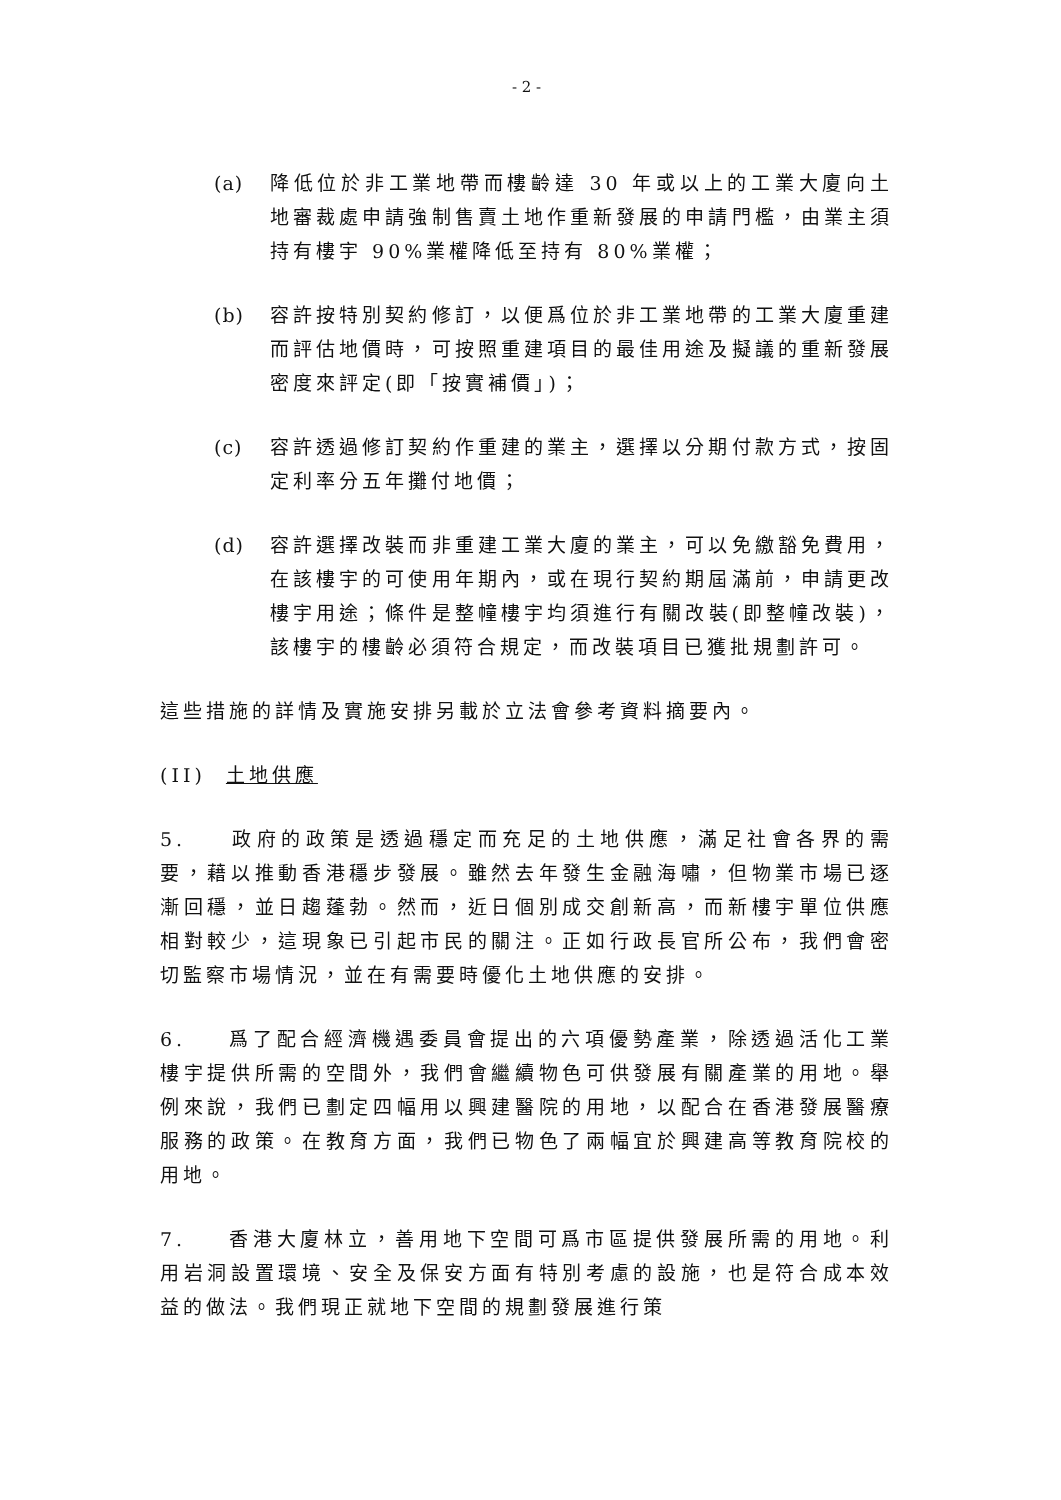- 2 -
(a) 降低位於非工業地帶而樓齡達 30 年或以上的工業大廈向土地審裁處申請強制售賣土地作重新發展的申請門檻，由業主須持有樓宇 90%業權降低至持有 80%業權；
(b) 容許按特別契約修訂，以便爲位於非工業地帶的工業大廈重建而評估地價時，可按照重建項目的最佳用途及擬議的重新發展密度來評定(即「按實補價」)；
(c) 容許透過修訂契約作重建的業主，選擇以分期付款方式，按固定利率分五年攤付地價；
(d) 容許選擇改裝而非重建工業大廈的業主，可以免繳豁免費用，在該樓宇的可使用年期內，或在現行契約期屆滿前，申請更改樓宇用途；條件是整幢樓宇均須進行有關改裝(即整幢改裝)，該樓宇的樓齡必須符合規定，而改裝項目已獲批規劃許可。
這些措施的詳情及實施安排另載於立法會參考資料摘要內。
(II) 土地供應
5. 政府的政策是透過穩定而充足的土地供應，滿足社會各界的需要，藉以推動香港穩步發展。雖然去年發生金融海嘯，但物業市場已逐漸回穩，並日趨蓬勃。然而，近日個別成交創新高，而新樓宇單位供應相對較少，這現象已引起市民的關注。正如行政長官所公布，我們會密切監察市場情況，並在有需要時優化土地供應的安排。
6. 爲了配合經濟機遇委員會提出的六項優勢產業，除透過活化工業樓宇提供所需的空間外，我們會繼續物色可供發展有關產業的用地。舉例來說，我們已劃定四幅用以興建醫院的用地，以配合在香港發展醫療服務的政策。在教育方面，我們已物色了兩幅宜於興建高等教育院校的用地。
7. 香港大廈林立，善用地下空間可爲市區提供發展所需的用地。利用岩洞設置環境、安全及保安方面有特別考慮的設施，也是符合成本效益的做法。我們現正就地下空間的規劃發展進行策